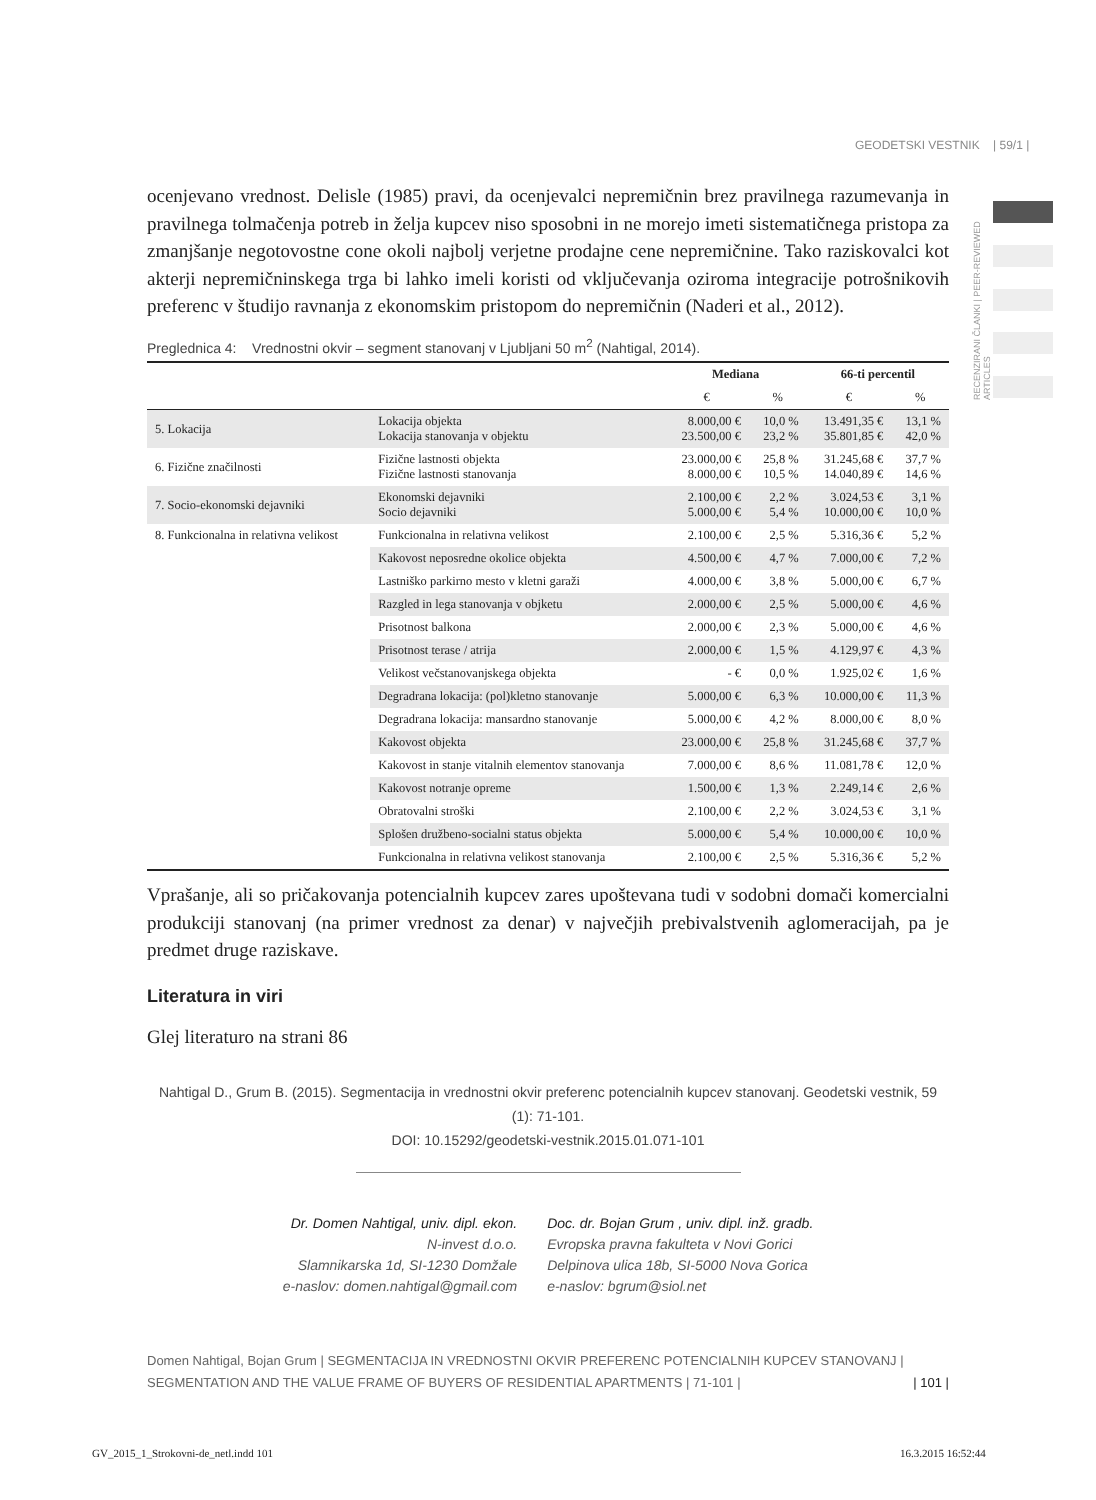GEODETSKI VESTNIK | 59/1 |
RECENZIRANI ČLANKI | PEER-REVIEWED ARTICLES
ocenjevano vrednost. Delisle (1985) pravi, da ocenjevalci nepremičnin brez pravilnega razumevanja in pravilnega tolmačenja potreb in želja kupcev niso sposobni in ne morejo imeti sistematičnega pristopa za zmanjšanje negotovostne cone okoli najbolj verjetne prodajne cene nepremičnine. Tako raziskovalci kot akterji nepremičninskega trga bi lahko imeli koristi od vključevanja oziroma integracije potrošnikovih preferenc v študijo ravnanja z ekonomskim pristopom do nepremičnin (Naderi et al., 2012).
Preglednica 4: Vrednostni okvir – segment stanovanj v Ljubljani 50 m<sup>2</sup> (Nahtigal, 2014).
| | | Mediana | | 66-ti percentil | |
| --- | --- | --- | --- | --- | --- |
| | | € | % | € | % |
| 5. Lokacija | Lokacija objekta Lokacija stanovanja v objektu | 8.000,00 € 23.500,00 € | 10,0 % 23,2 % | 13.491,35 € 35.801,85 € | 13,1 % 42,0 % |
| 6. Fizične značilnosti | Fizične lastnosti objekta Fizične lastnosti stanovanja | 23.000,00 € 8.000,00 € | 25,8 % 10,5 % | 31.245,68 € 14.040,89 € | 37,7 % 14,6 % |
| 7. Socio-ekonomski dejavniki | Ekonomski dejavniki Socio dejavniki | 2.100,00 € 5.000,00 € | 2,2 % 5,4 % | 3.024,53 € 10.000,00 € | 3,1 % 10,0 % |
| 8. Funkcionalna in relativna velikost | Funkcionalna in relativna velikost | 2.100,00 € | 2,5 % | 5.316,36 € | 5,2 % |
| | Kakovost neposredne okolice objekta | 4.500,00 € | 4,7 % | 7.000,00 € | 7,2 % |
| | Lastniško parkirno mesto v kletni garaži | 4.000,00 € | 3,8 % | 5.000,00 € | 6,7 % |
| | Razgled in lega stanovanja v objketu | 2.000,00 € | 2,5 % | 5.000,00 € | 4,6 % |
| | Prisotnost balkona | 2.000,00 € | 2,3 % | 5.000,00 € | 4,6 % |
| | Prisotnost terase / atrija | 2.000,00 € | 1,5 % | 4.129,97 € | 4,3 % |
| | Velikost večstanovanjskega objekta | - € | 0,0 % | 1.925,02 € | 1,6 % |
| | Degradrana lokacija: (pol)kletno stanovanje | 5.000,00 € | 6,3 % | 10.000,00 € | 11,3 % |
| | Degradrana lokacija: mansardno stanovanje | 5.000,00 € | 4,2 % | 8.000,00 € | 8,0 % |
| | Kakovost objekta | 23.000,00 € | 25,8 % | 31.245,68 € | 37,7 % |
| | Kakovost in stanje vitalnih elementov stanovanja | 7.000,00 € | 8,6 % | 11.081,78 € | 12,0 % |
| | Kakovost notranje opreme | 1.500,00 € | 1,3 % | 2.249,14 € | 2,6 % |
| | Obratovalni stroški | 2.100,00 € | 2,2 % | 3.024,53 € | 3,1 % |
| | Splošen družbeno-socialni status objekta | 5.000,00 € | 5,4 % | 10.000,00 € | 10,0 % |
| | Funkcionalna in relativna velikost stanovanja | 2.100,00 € | 2,5 % | 5.316,36 € | 5,2 % |
Vprašanje, ali so pričakovanja potencialnih kupcev zares upoštevana tudi v sodobni domači komercialni produkciji stanovanj (na primer vrednost za denar) v največjih prebivalstvenih aglomeracijah, pa je predmet druge raziskave.
Literatura in viri
Glej literaturo na strani 86
Nahtigal D., Grum B. (2015). Segmentacija in vrednostni okvir preferenc potencialnih kupcev stanovanj. Geodetski vestnik, 59 (1): 71-101.
DOI: 10.15292/geodetski-vestnik.2015.01.071-101
Dr. Domen Nahtigal, univ. dipl. ekon.
N-invest d.o.o.
Slamnikarska 1d, SI-1230 Domžale
e-naslov: domen.nahtigal@gmail.com
Doc. dr. Bojan Grum , univ. dipl. inž. gradb.
Evropska pravna fakulteta v Novi Gorici
Delpinova ulica 18b, SI-5000 Nova Gorica
e-naslov: bgrum@siol.net
Domen Nahtigal, Bojan Grum | SEGMENTACIJA IN VREDNOSTNI OKVIR PREFERENC POTENCIALNIH KUPCEV STANOVANJ | SEGMENTATION AND THE VALUE FRAME OF BUYERS OF RESIDENTIAL APARTMENTS | 71-101 | | 101 |
GV_2015_1_Strokovni-de_netl.indd 101
16.3.2015 16:52:44